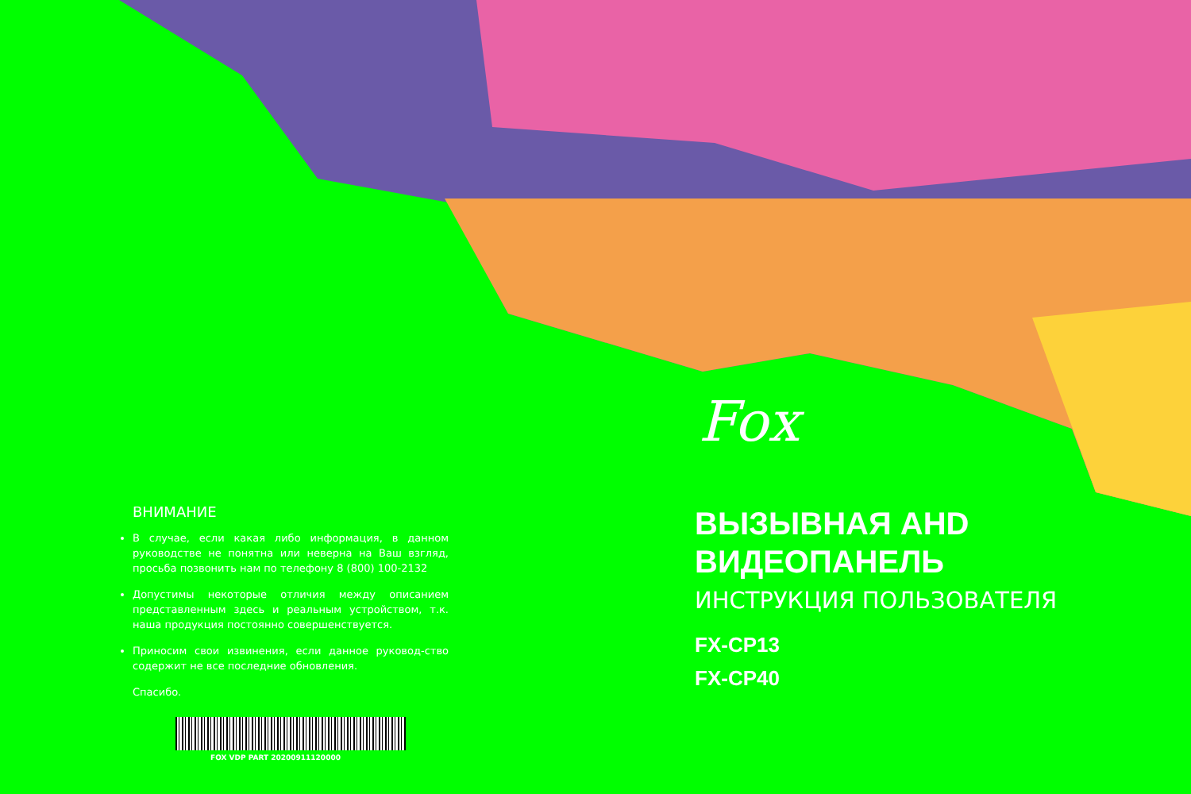Fox
ВНИМАНИЕ
В случае, если какая либо информация, в данном руководстве не понятна или неверна на Ваш взгляд, просьба позвонить нам по телефону 8 (800) 100-2132
Допустимы некоторые отличия между описанием представленным здесь и реальным устройством, т.к. наша продукция постоянно совершенствуется.
Приносим свои извинения, если данное руковод-ство содержит не все последние обновления.
Спасибо.
FOX VDP PART 20200911120000
ВЫЗЫВНАЯ AHD
ВИДЕОПАНЕЛЬ
ИНСТРУКЦИЯ ПОЛЬЗОВАТЕЛЯ
FX-CP13
FX-CP40